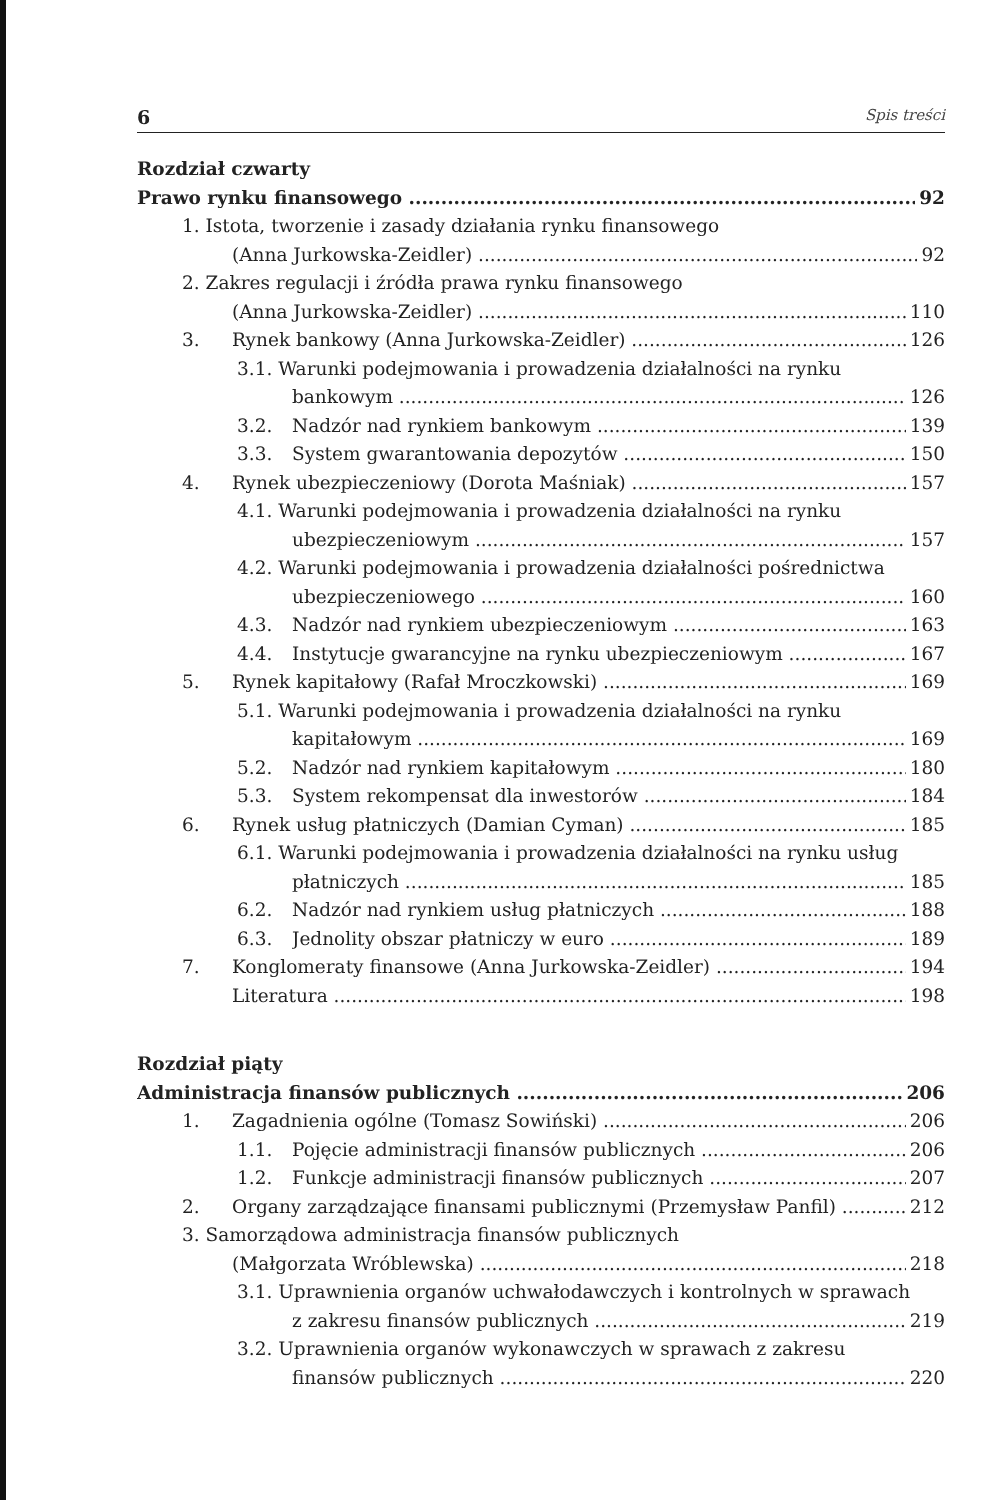6 Spis treści
Rozdział czwarty
Prawo rynku finansowego 92
1. Istota, tworzenie i zasady działania rynku finansowego
(Anna Jurkowska-Zeidler) 92
2. Zakres regulacji i źródła prawa rynku finansowego
(Anna Jurkowska-Zeidler) 110
3. Rynek bankowy (Anna Jurkowska-Zeidler) 126
3.1. Warunki podejmowania i prowadzenia działalności na rynku
bankowym 126
3.2. Nadzór nad rynkiem bankowym 139
3.3. System gwarantowania depozytów 150
4. Rynek ubezpieczeniowy (Dorota Maśniak) 157
4.1. Warunki podejmowania i prowadzenia działalności na rynku
ubezpieczeniowym 157
4.2. Warunki podejmowania i prowadzenia działalności pośrednictwa
ubezpieczeniowego 160
4.3. Nadzór nad rynkiem ubezpieczeniowym 163
4.4. Instytucje gwarancyjne na rynku ubezpieczeniowym 167
5. Rynek kapitałowy (Rafał Mroczkowski) 169
5.1. Warunki podejmowania i prowadzenia działalności na rynku
kapitałowym 169
5.2. Nadzór nad rynkiem kapitałowym 180
5.3. System rekompensat dla inwestorów 184
6. Rynek usług płatniczych (Damian Cyman) 185
6.1. Warunki podejmowania i prowadzenia działalności na rynku usług
płatniczych 185
6.2. Nadzór nad rynkiem usług płatniczych 188
6.3. Jednolity obszar płatniczy w euro 189
7. Konglomeraty finansowe (Anna Jurkowska-Zeidler) 194
Literatura 198
Rozdział piąty
Administracja finansów publicznych 206
1. Zagadnienia ogólne (Tomasz Sowiński) 206
1.1. Pojęcie administracji finansów publicznych 206
1.2. Funkcje administracji finansów publicznych 207
2. Organy zarządzające finansami publicznymi (Przemysław Panfil) 212
3. Samorządowa administracja finansów publicznych
(Małgorzata Wróblewska) 218
3.1. Uprawnienia organów uchwałodawczych i kontrolnych w sprawach
z zakresu finansów publicznych 219
3.2. Uprawnienia organów wykonawczych w sprawach z zakresu
finansów publicznych 220